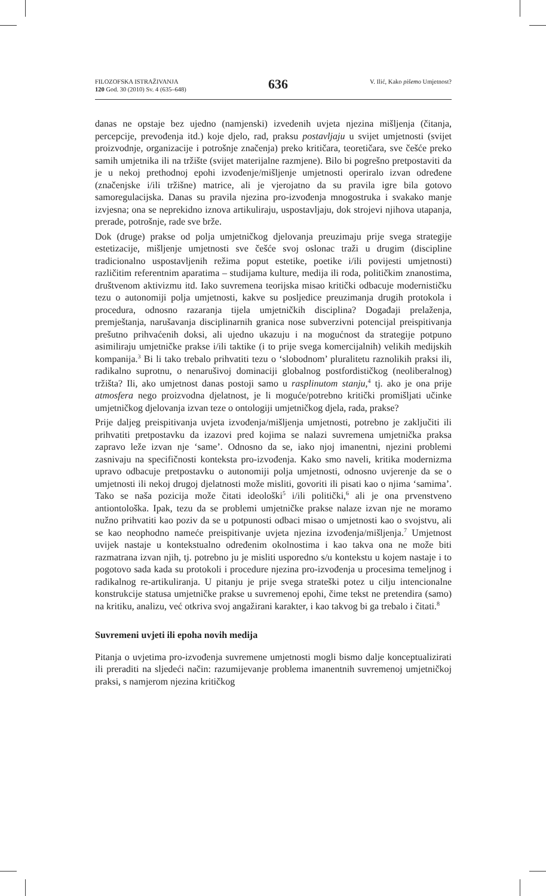FILOZOFSKA ISTRAŽIVANJA
120 God. 30 (2010) Sv. 4 (635–648)
636
V. Ilić, Kako pišemo Umjetnost?
danas ne opstaje bez ujedno (namjenski) izvedenih uvjeta njezina mišljenja (čitanja, percepcije, prevođenja itd.) koje djelo, rad, praksu postavljaju u svijet umjetnosti (svijet proizvodnje, organizacije i potrošnje značenja) preko kritičara, teoretičara, sve češće preko samih umjetnika ili na tržište (svijet materijalne razmjene). Bilo bi pogrešno pretpostaviti da je u nekoj prethodnoj epohi izvođenje/mišljenje umjetnosti operiralo izvan određene (značenjske i/ili tržišne) matrice, ali je vjerojatno da su pravila igre bila gotovo samoregulacijska. Danas su pravila njezina pro-izvođenja mnogostruka i svakako manje izvjesna; ona se neprekidno iznova artikuliraju, uspostavljaju, dok strojevi njihova utapanja, prerade, potrošnje, rade sve brže.
Dok (druge) prakse od polja umjetničkog djelovanja preuzimaju prije svega strategije estetizacije, mišljenje umjetnosti sve češće svoj oslonac traži u drugim (discipline tradicionalno uspostavljenih režima poput estetike, poetike i/ili povijesti umjetnosti) različitim referentnim aparatima – studijama kulture, medija ili roda, političkim znanostima, društvenom aktivizmu itd. Iako suvremena teorijska misao kritički odbacuje modernističku tezu o autonomiji polja umjetnosti, kakve su posljedice preuzimanja drugih protokola i procedura, odnosno razaranja tijela umjetničkih disciplina? Događaji prelaženja, premještanja, narušavanja disciplinarnih granica nose subverzivni potencijal preispitivanja prešutno prihvaćenih doksi, ali ujedno ukazuju i na mogućnost da strategije potpuno asimiliraju umjetničke prakse i/ili taktike (i to prije svega komercijalnih) velikih medijskih kompanija.<sup>3</sup> Bi li tako trebalo prihvatiti tezu o ‘slobodnom’ pluralitetu raznolikih praksi ili, radikalno suprotnu, o nenarušivoj dominaciji globalnog postfordističkog (neoliberalnog) tržišta? Ili, ako umjetnost danas postoji samo u rasplinutom stanju,<sup>4</sup> tj. ako je ona prije atmosfera nego proizvodna djelatnost, je li moguće/potrebno kritički promišljati učinke umjetničkog djelovanja izvan teze o ontologiji umjetničkog djela, rada, prakse?
Prije daljeg preispitivanja uvjeta izvođenja/mišljenja umjetnosti, potrebno je zaključiti ili prihvatiti pretpostavku da izazovi pred kojima se nalazi suvremena umjetnička praksa zapravo leže izvan nje ‘same’. Odnosno da se, iako njoj imanentni, njezini problemi zasnivaju na specifičnosti konteksta pro-izvođenja. Kako smo naveli, kritika modernizma upravo odbacuje pretpostavku o autonomiji polja umjetnosti, odnosno uvjerenje da se o umjetnosti ili nekoj drugoj djelatnosti može misliti, govoriti ili pisati kao o njima ‘samima’. Tako se naša pozicija može čitati ideološki<sup>5</sup> i/ili politički,<sup>6</sup> ali je ona prvenstveno antiontološka. Ipak, tezu da se problemi umjetničke prakse nalaze izvan nje ne moramo nužno prihvatiti kao poziv da se u potpunosti odbaci misao o umjetnosti kao o svojstvu, ali se kao neophodno nameće preispitivanje uvjeta njezina izvođenja/mišljenja.<sup>7</sup> Umjetnost uvijek nastaje u kontekstualno određenim okolnostima i kao takva ona ne može biti razmatrana izvan njih, tj. potrebno ju je misliti usporedno s/u kontekstu u kojem nastaje i to pogotovo sada kada su protokoli i procedure njezina pro-izvođenja u procesima temeljnog i radikalnog re-artikuliranja. U pitanju je prije svega strateški potez u cilju intencionalne konstrukcije statusa umjetničke prakse u suvremenoj epohi, čime tekst ne pretendira (samo) na kritiku, analizu, već otkriva svoj angažirani karakter, i kao takvog bi ga trebalo i čitati.<sup>8</sup>
Suvremeni uvjeti ili epoha novih medija
Pitanja o uvjetima pro-izvođenja suvremene umjetnosti mogli bismo dalje konceptualizirati ili preraditi na sljedeći način: razumijevanje problema imanentnih suvremenoj umjetničkoj praksi, s namjerom njezina kritičkog